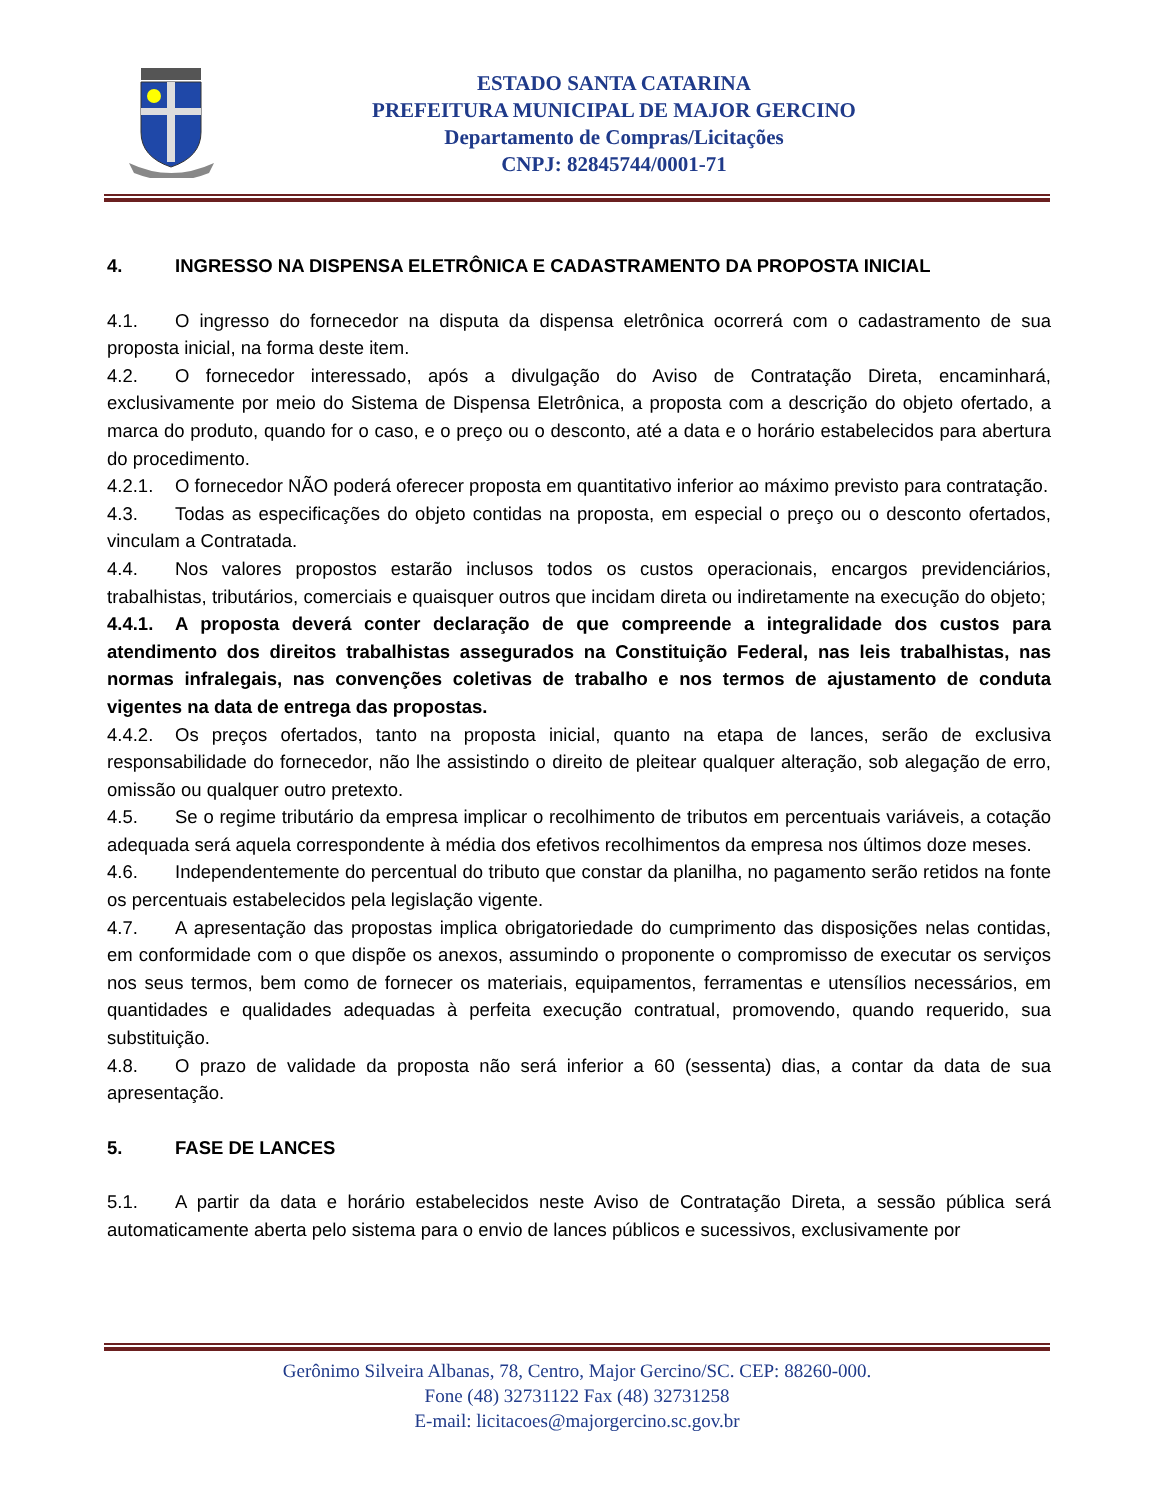ESTADO SANTA CATARINA
PREFEITURA MUNICIPAL DE MAJOR GERCINO
Departamento de Compras/Licitações
CNPJ: 82845744/0001-71
4. INGRESSO NA DISPENSA ELETRÔNICA E CADASTRAMENTO DA PROPOSTA INICIAL
4.1. O ingresso do fornecedor na disputa da dispensa eletrônica ocorrerá com o cadastramento de sua proposta inicial, na forma deste item.
4.2. O fornecedor interessado, após a divulgação do Aviso de Contratação Direta, encaminhará, exclusivamente por meio do Sistema de Dispensa Eletrônica, a proposta com a descrição do objeto ofertado, a marca do produto, quando for o caso, e o preço ou o desconto, até a data e o horário estabelecidos para abertura do procedimento.
4.2.1. O fornecedor NÃO poderá oferecer proposta em quantitativo inferior ao máximo previsto para contratação.
4.3. Todas as especificações do objeto contidas na proposta, em especial o preço ou o desconto ofertados, vinculam a Contratada.
4.4. Nos valores propostos estarão inclusos todos os custos operacionais, encargos previdenciários, trabalhistas, tributários, comerciais e quaisquer outros que incidam direta ou indiretamente na execução do objeto;
4.4.1. A proposta deverá conter declaração de que compreende a integralidade dos custos para atendimento dos direitos trabalhistas assegurados na Constituição Federal, nas leis trabalhistas, nas normas infralegais, nas convenções coletivas de trabalho e nos termos de ajustamento de conduta vigentes na data de entrega das propostas.
4.4.2. Os preços ofertados, tanto na proposta inicial, quanto na etapa de lances, serão de exclusiva responsabilidade do fornecedor, não lhe assistindo o direito de pleitear qualquer alteração, sob alegação de erro, omissão ou qualquer outro pretexto.
4.5. Se o regime tributário da empresa implicar o recolhimento de tributos em percentuais variáveis, a cotação adequada será aquela correspondente à média dos efetivos recolhimentos da empresa nos últimos doze meses.
4.6. Independentemente do percentual do tributo que constar da planilha, no pagamento serão retidos na fonte os percentuais estabelecidos pela legislação vigente.
4.7. A apresentação das propostas implica obrigatoriedade do cumprimento das disposições nelas contidas, em conformidade com o que dispõe os anexos, assumindo o proponente o compromisso de executar os serviços nos seus termos, bem como de fornecer os materiais, equipamentos, ferramentas e utensílios necessários, em quantidades e qualidades adequadas à perfeita execução contratual, promovendo, quando requerido, sua substituição.
4.8. O prazo de validade da proposta não será inferior a 60 (sessenta) dias, a contar da data de sua apresentação.
5. FASE DE LANCES
5.1. A partir da data e horário estabelecidos neste Aviso de Contratação Direta, a sessão pública será automaticamente aberta pelo sistema para o envio de lances públicos e sucessivos, exclusivamente por
Gerônimo Silveira Albanas, 78, Centro, Major Gercino/SC. CEP: 88260-000.
Fone (48) 32731122 Fax (48) 32731258
E-mail: licitacoes@majorgercino.sc.gov.br